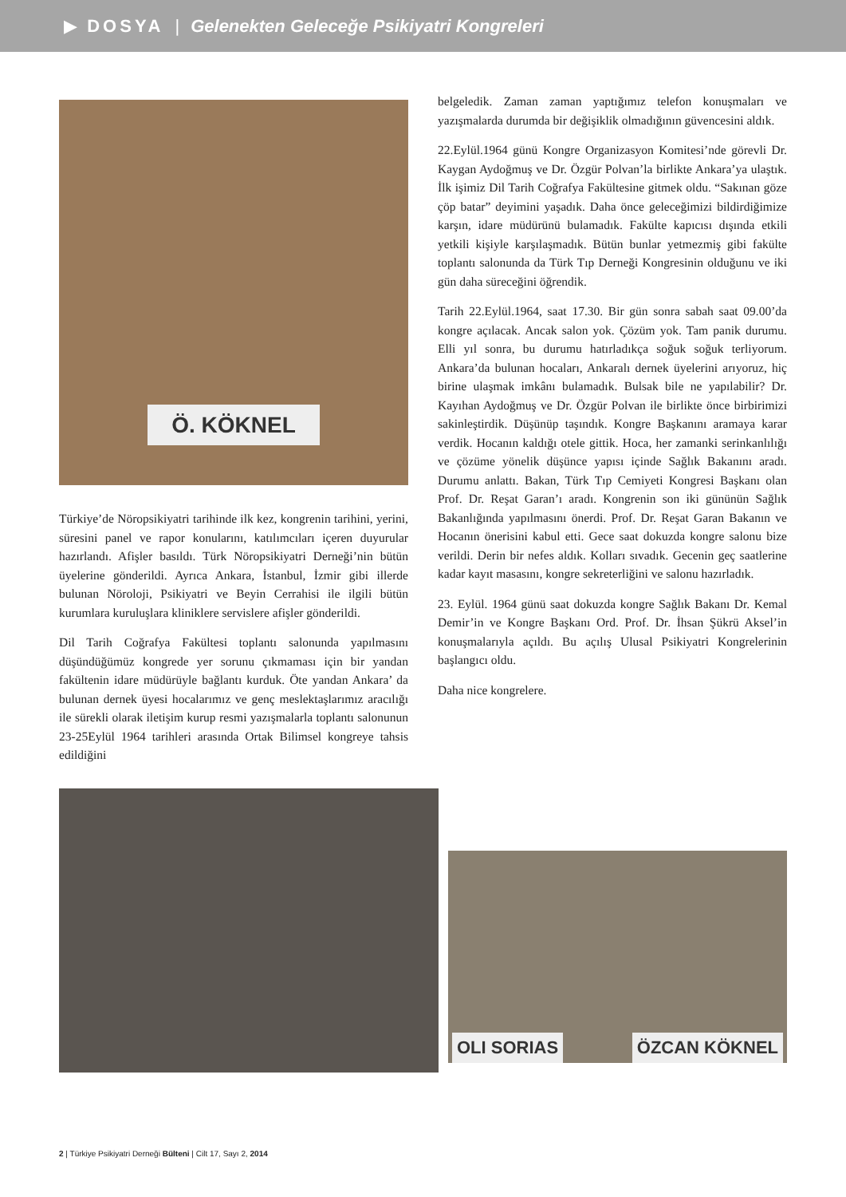▶ DOSYA | Gelenekten Geleceğe Psikiyatri Kongreleri
Ö. KÖKNEL
Türkiye’de Nöropsikiyatri tarihinde ilk kez, kongrenin tarihini, yerini, süresini panel ve rapor konularını, katılımcıları içeren duyurular hazırlandı. Afişler basıldı. Türk Nöropsikiyatri Derneği’nin bütün üyelerine gönderildi. Ayrıca Ankara, İstanbul, İzmir gibi illerde bulunan Nöroloji, Psikiyatri ve Beyin Cerrahisi ile ilgili bütün kurumlara kuruluşlara kliniklere servislere afişler gönderildi.
Dil Tarih Coğrafya Fakültesi toplantı salonunda yapılmasını düşündüğümüz kongrede yer sorunu çıkmaması için bir yandan fakültenin idare müdürüyle bağlantı kurduk. Öte yandan Ankara’ da bulunan dernek üyesi hocalarımız ve genç meslektaşlarımız aracılığı ile sürekli olarak iletişim kurup resmi yazışmalarla toplantı salonunun 23-25Eylül 1964 tarihleri arasında Ortak Bilimsel kongreye tahsis edildiğini
belgeledik. Zaman zaman yaptığımız telefon konuşmaları ve yazışmalarda durumda bir değişiklik olmadığının güvencesini aldık.
22.Eylül.1964 günü Kongre Organizasyon Komitesi’nde görevli Dr. Kaygan Aydoğmuş ve Dr. Özgür Polvan’la birlikte Ankara’ya ulaştık. İlk işimiz Dil Tarih Coğrafya Fakültesine gitmek oldu. “Sakınan göze çöp batar” deyimini yaşadık. Daha önce geleceğimizi bildirdiğimize karşın, idare müdürünü bulamadık. Fakülte kapıcısı dışında etkili yetkili kişiyle karşılaşmadık. Bütün bunlar yetmezmiş gibi fakülte toplantı salonunda da Türk Tıp Derneği Kongresinin olduğunu ve iki gün daha süreceğini öğrendik.
Tarih 22.Eylül.1964, saat 17.30. Bir gün sonra sabah saat 09.00’da kongre açılacak. Ancak salon yok. Çözüm yok. Tam panik durumu. Elli yıl sonra, bu durumu hatırladıkça soğuk soğuk terliyorum. Ankara’da bulunan hocaları, Ankaralı dernek üyelerini arıyoruz, hiç birine ulaşmak imkânı bulamadık. Bulsak bile ne yapılabilir? Dr. Kayıhan Aydoğmuş ve Dr. Özgür Polvan ile birlikte önce birbirimizi sakinleştirdik. Düşünüp taşındık. Kongre Başkanını aramaya karar verdik. Hocanın kaldığı otele gittik. Hoca, her zamanki serinkanlılığı ve çözüme yönelik düşünce yapısı içinde Sağlık Bakanını aradı. Durumu anlattı. Bakan, Türk Tıp Cemiyeti Kongresi Başkanı olan Prof. Dr. Reşat Garan’ı aradı. Kongrenin son iki gününün Sağlık Bakanlığında yapılmasını önerdi. Prof. Dr. Reşat Garan Bakanın ve Hocanın önerisini kabul etti. Gece saat dokuzda kongre salonu bize verildi. Derin bir nefes aldık. Kolları sıvadık. Gecenin geç saatlerine kadar kayıt masasını, kongre sekreterliğini ve salonu hazırladık.
23. Eylül. 1964 günü saat dokuzda kongre Sağlık Bakanı Dr. Kemal Demir’in ve Kongre Başkanı Ord. Prof. Dr. İhsan Şükrü Aksel’in konuşmalarıyla açıldı. Bu açılış Ulusal Psikiyatri Kongrelerinin başlangıcı oldu.
Daha nice kongrelere.
OLI SORIAS ÖZCAN KÖKNEL
2 | Türkiye Psikiyatri Derneği Bülteni | Cilt 17, Sayı 2, 2014